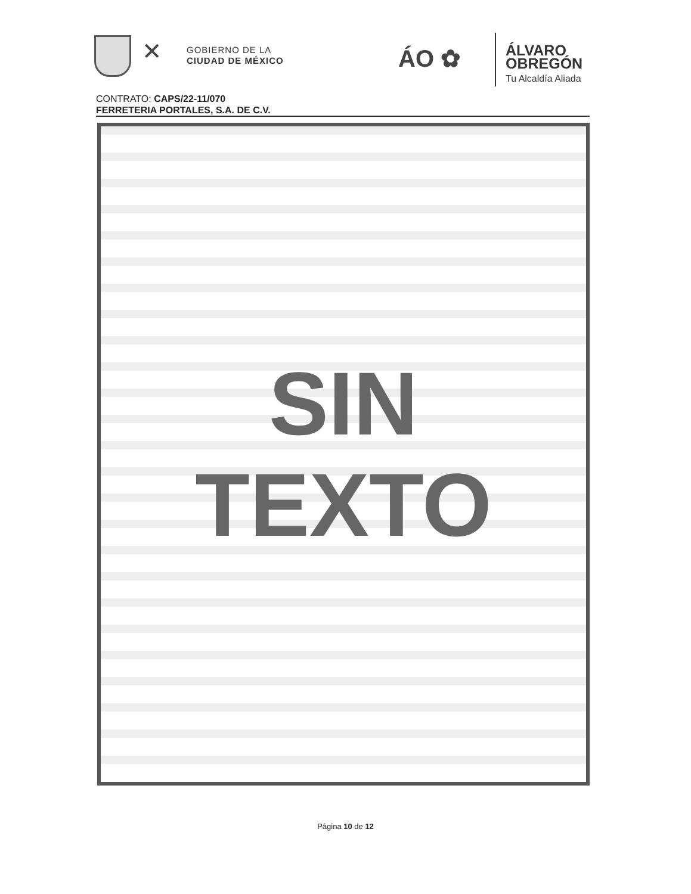✕
GOBIERNO DE LA
CIUDAD DE MÉXICO
ÁO ✿
ÁLVARO
OBREGÓN
Tu Alcaldía Aliada
CONTRATO: CAPS/22-11/070
FERRETERIA PORTALES, S.A. DE C.V.
SIN
TEXTO
Página 10 de 12